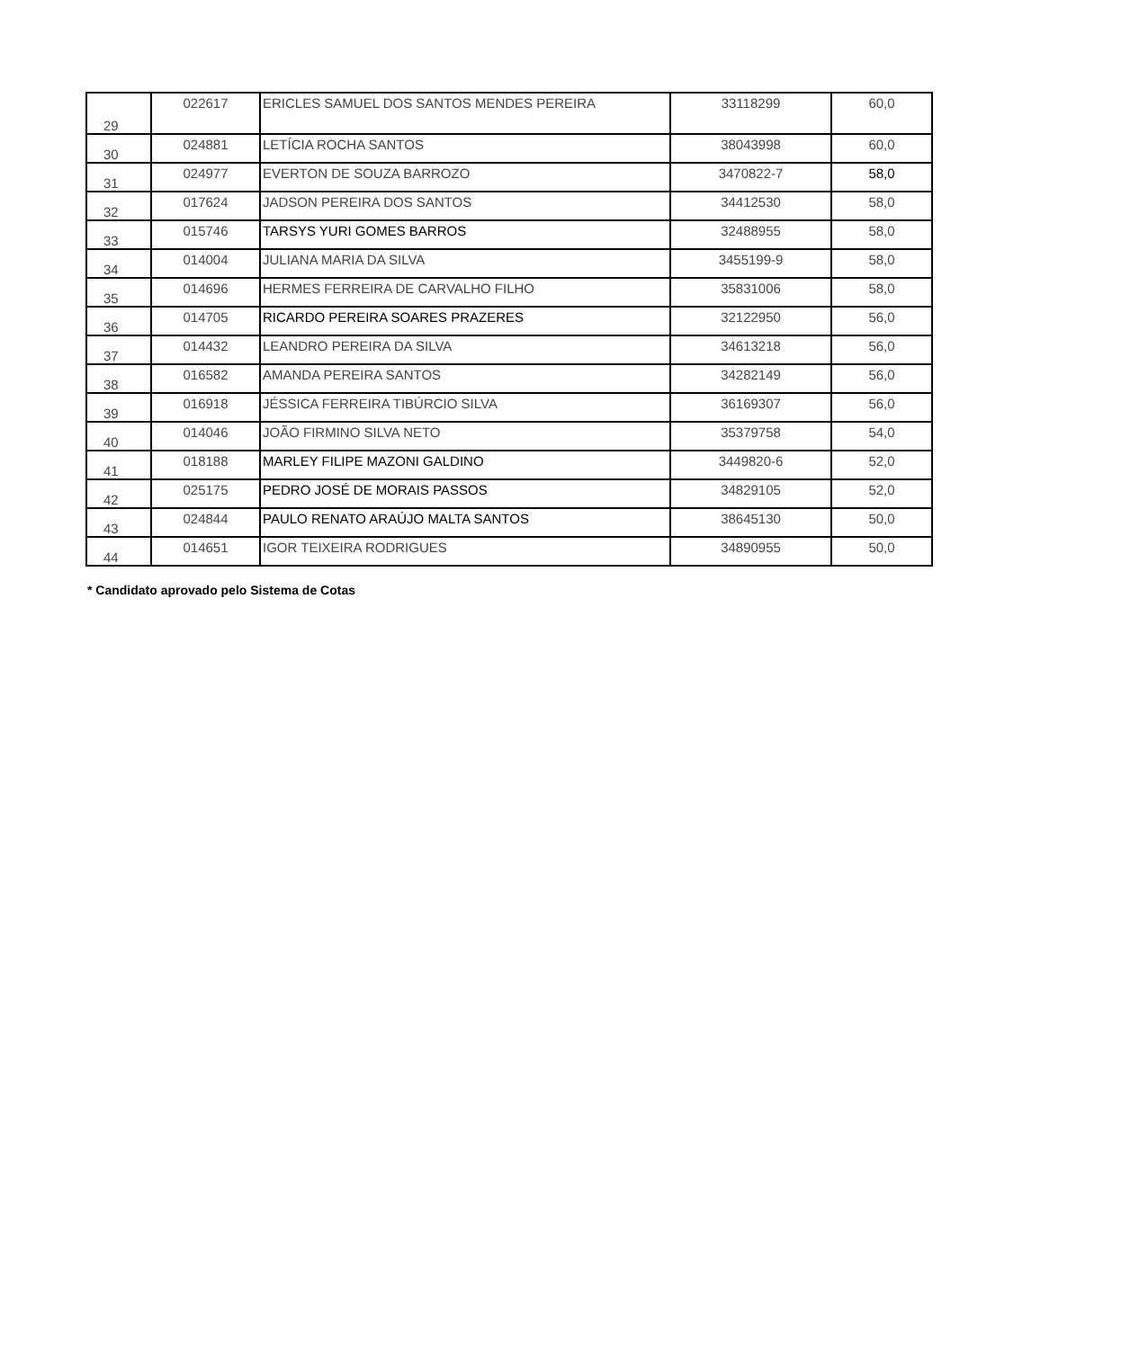| 29 | 022617 | ERICLES SAMUEL DOS SANTOS MENDES PEREIRA | 33118299 | 60,0 |
| 30 | 024881 | LETÍCIA ROCHA SANTOS | 38043998 | 60,0 |
| 31 | 024977 | EVERTON DE SOUZA BARROZO | 3470822-7 | 58,0 |
| 32 | 017624 | JADSON PEREIRA DOS SANTOS | 34412530 | 58,0 |
| 33 | 015746 | TARSYS YURI GOMES BARROS | 32488955 | 58,0 |
| 34 | 014004 | JULIANA MARIA DA SILVA | 3455199-9 | 58,0 |
| 35 | 014696 | HERMES FERREIRA DE CARVALHO FILHO | 35831006 | 58,0 |
| 36 | 014705 | RICARDO PEREIRA SOARES PRAZERES | 32122950 | 56,0 |
| 37 | 014432 | LEANDRO PEREIRA DA SILVA | 34613218 | 56,0 |
| 38 | 016582 | AMANDA PEREIRA SANTOS | 34282149 | 56,0 |
| 39 | 016918 | JÉSSICA FERREIRA TIBÚRCIO SILVA | 36169307 | 56,0 |
| 40 | 014046 | JOÃO FIRMINO SILVA NETO | 35379758 | 54,0 |
| 41 | 018188 | MARLEY FILIPE MAZONI GALDINO | 3449820-6 | 52,0 |
| 42 | 025175 | PEDRO JOSÉ DE MORAIS PASSOS | 34829105 | 52,0 |
| 43 | 024844 | PAULO RENATO ARAÚJO MALTA SANTOS | 38645130 | 50,0 |
| 44 | 014651 | IGOR TEIXEIRA RODRIGUES | 34890955 | 50,0 |
* Candidato aprovado pelo Sistema de Cotas